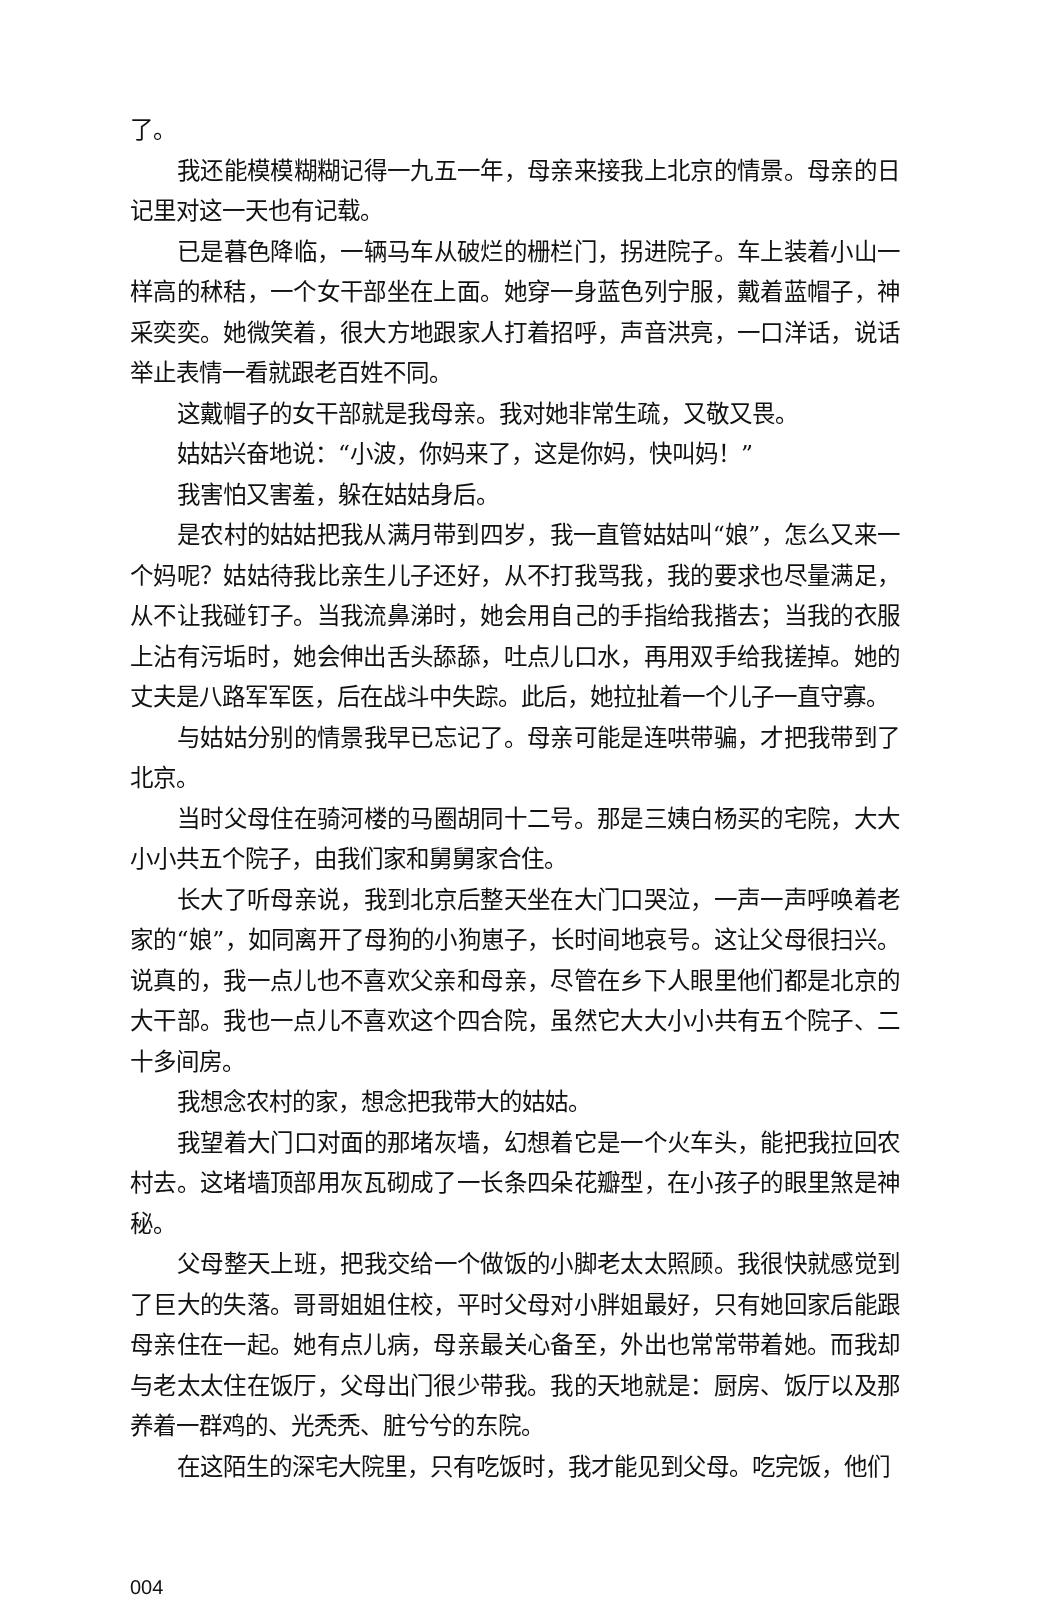了。
我还能模模糊糊记得一九五一年，母亲来接我上北京的情景。母亲的日记里对这一天也有记载。
已是暮色降临，一辆马车从破烂的栅栏门，拐进院子。车上装着小山一样高的秫秸，一个女干部坐在上面。她穿一身蓝色列宁服，戴着蓝帽子，神采奕奕。她微笑着，很大方地跟家人打着招呼，声音洪亮，一口洋话，说话举止表情一看就跟老百姓不同。
这戴帽子的女干部就是我母亲。我对她非常生疏，又敬又畏。
姑姑兴奋地说：“小波，你妈来了，这是你妈，快叫妈！”
我害怕又害羞，躲在姑姑身后。
是农村的姑姑把我从满月带到四岁，我一直管姑姑叫“娘”，怎么又来一个妈呢？姑姑待我比亲生儿子还好，从不打我骂我，我的要求也尽量满足，从不让我碰钉子。当我流鼻涕时，她会用自己的手指给我揩去；当我的衣服上沾有污垢时，她会伸出舌头舔舔，吐点儿口水，再用双手给我搓掉。她的丈夫是八路军军医，后在战斗中失踪。此后，她拉扯着一个儿子一直守寡。
与姑姑分别的情景我早已忘记了。母亲可能是连哄带骗，才把我带到了北京。
当时父母住在骑河楼的马圈胡同十二号。那是三姨白杨买的宅院，大大小小共五个院子，由我们家和舅舅家合住。
长大了听母亲说，我到北京后整天坐在大门口哭泣，一声一声呼唤着老家的“娘”，如同离开了母狗的小狗崽子，长时间地哀号。这让父母很扫兴。说真的，我一点儿也不喜欢父亲和母亲，尽管在乡下人眼里他们都是北京的大干部。我也一点儿不喜欢这个四合院，虽然它大大小小共有五个院子、二十多间房。
我想念农村的家，想念把我带大的姑姑。
我望着大门口对面的那堵灰墙，幻想着它是一个火车头，能把我拉回农村去。这堵墙顶部用灰瓦砌成了一长条四朵花瓣型，在小孩子的眼里煞是神秘。
父母整天上班，把我交给一个做饭的小脚老太太照顾。我很快就感觉到了巨大的失落。哥哥姐姐住校，平时父母对小胖姐最好，只有她回家后能跟母亲住在一起。她有点儿病，母亲最关心备至，外出也常常带着她。而我却与老太太住在饭厅，父母出门很少带我。我的天地就是：厨房、饭厅以及那养着一群鸡的、光秃秃、脏兮兮的东院。
在这陌生的深宅大院里，只有吃饭时，我才能见到父母。吃完饭，他们
004